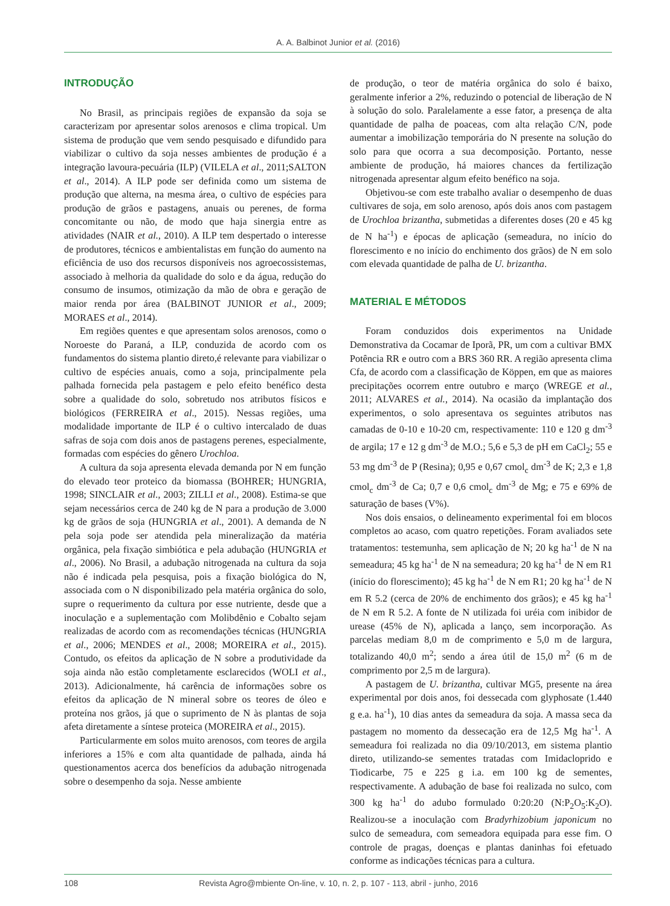A. A. Balbinot Junior et al. (2016)
INTRODUÇÃO
No Brasil, as principais regiões de expansão da soja se caracterizam por apresentar solos arenosos e clima tropical. Um sistema de produção que vem sendo pesquisado e difundido para viabilizar o cultivo da soja nesses ambientes de produção é a integração lavoura-pecuária (ILP) (VILELA et al., 2011;SALTON et al., 2014). A ILP pode ser definida como um sistema de produção que alterna, na mesma área, o cultivo de espécies para produção de grãos e pastagens, anuais ou perenes, de forma concomitante ou não, de modo que haja sinergia entre as atividades (NAIR et al., 2010). A ILP tem despertado o interesse de produtores, técnicos e ambientalistas em função do aumento na eficiência de uso dos recursos disponíveis nos agroecossistemas, associado à melhoria da qualidade do solo e da água, redução do consumo de insumos, otimização da mão de obra e geração de maior renda por área (BALBINOT JUNIOR et al., 2009; MORAES et al., 2014).
Em regiões quentes e que apresentam solos arenosos, como o Noroeste do Paraná, a ILP, conduzida de acordo com os fundamentos do sistema plantio direto,é relevante para viabilizar o cultivo de espécies anuais, como a soja, principalmente pela palhada fornecida pela pastagem e pelo efeito benéfico desta sobre a qualidade do solo, sobretudo nos atributos físicos e biológicos (FERREIRA et al., 2015). Nessas regiões, uma modalidade importante de ILP é o cultivo intercalado de duas safras de soja com dois anos de pastagens perenes, especialmente, formadas com espécies do gênero Urochloa.
A cultura da soja apresenta elevada demanda por N em função do elevado teor proteico da biomassa (BOHRER; HUNGRIA, 1998; SINCLAIR et al., 2003; ZILLI et al., 2008). Estima-se que sejam necessários cerca de 240 kg de N para a produção de 3.000 kg de grãos de soja (HUNGRIA et al., 2001). A demanda de N pela soja pode ser atendida pela mineralização da matéria orgânica, pela fixação simbiótica e pela adubação (HUNGRIA et al., 2006). No Brasil, a adubação nitrogenada na cultura da soja não é indicada pela pesquisa, pois a fixação biológica do N, associada com o N disponibilizado pela matéria orgânica do solo, supre o requerimento da cultura por esse nutriente, desde que a inoculação e a suplementação com Molibdênio e Cobalto sejam realizadas de acordo com as recomendações técnicas (HUNGRIA et al., 2006; MENDES et al., 2008; MOREIRA et al., 2015). Contudo, os efeitos da aplicação de N sobre a produtividade da soja ainda não estão completamente esclarecidos (WOLI et al., 2013). Adicionalmente, há carência de informações sobre os efeitos da aplicação de N mineral sobre os teores de óleo e proteína nos grãos, já que o suprimento de N às plantas de soja afeta diretamente a síntese proteica (MOREIRA et al., 2015).
Particularmente em solos muito arenosos, com teores de argila inferiores a 15% e com alta quantidade de palhada, ainda há questionamentos acerca dos benefícios da adubação nitrogenada sobre o desempenho da soja. Nesse ambiente
de produção, o teor de matéria orgânica do solo é baixo, geralmente inferior a 2%, reduzindo o potencial de liberação de N à solução do solo. Paralelamente a esse fator, a presença de alta quantidade de palha de poaceas, com alta relação C/N, pode aumentar a imobilização temporária do N presente na solução do solo para que ocorra a sua decomposição. Portanto, nesse ambiente de produção, há maiores chances da fertilização nitrogenada apresentar algum efeito benéfico na soja.
Objetivou-se com este trabalho avaliar o desempenho de duas cultivares de soja, em solo arenoso, após dois anos com pastagem de Urochloa brizantha, submetidas a diferentes doses (20 e 45 kg de N ha<sup>-1</sup>) e épocas de aplicação (semeadura, no início do florescimento e no início do enchimento dos grãos) de N em solo com elevada quantidade de palha de U. brizantha.
MATERIAL E MÉTODOS
Foram conduzidos dois experimentos na Unidade Demonstrativa da Cocamar de Iporã, PR, um com a cultivar BMX Potência RR e outro com a BRS 360 RR. A região apresenta clima Cfa, de acordo com a classificação de Köppen, em que as maiores precipitações ocorrem entre outubro e março (WREGE et al., 2011; ALVARES et al., 2014). Na ocasião da implantação dos experimentos, o solo apresentava os seguintes atributos nas camadas de 0-10 e 10-20 cm, respectivamente: 110 e 120 g dm<sup>-3</sup> de argila; 17 e 12 g dm<sup>-3</sup> de M.O.; 5,6 e 5,3 de pH em CaCl<sub>2</sub>; 55 e 53 mg dm<sup>-3</sup> de P (Resina); 0,95 e 0,67 cmol<sub>c</sub> dm<sup>-3</sup> de K; 2,3 e 1,8 cmol<sub>c</sub> dm<sup>-3</sup> de Ca; 0,7 e 0,6 cmol<sub>c</sub> dm<sup>-3</sup> de Mg; e 75 e 69% de saturação de bases (V%).
Nos dois ensaios, o delineamento experimental foi em blocos completos ao acaso, com quatro repetições. Foram avaliados sete tratamentos: testemunha, sem aplicação de N; 20 kg ha<sup>-1</sup> de N na semeadura; 45 kg ha<sup>-1</sup> de N na semeadura; 20 kg ha<sup>-1</sup> de N em R1 (início do florescimento); 45 kg ha<sup>-1</sup> de N em R1; 20 kg ha<sup>-1</sup> de N em R 5.2 (cerca de 20% de enchimento dos grãos); e 45 kg ha<sup>-1</sup> de N em R 5.2. A fonte de N utilizada foi uréia com inibidor de urease (45% de N), aplicada a lanço, sem incorporação. As parcelas mediam 8,0 m de comprimento e 5,0 m de largura, totalizando 40,0 m<sup>2</sup>; sendo a área útil de 15,0 m<sup>2</sup> (6 m de comprimento por 2,5 m de largura).
A pastagem de U. brizantha, cultivar MG5, presente na área experimental por dois anos, foi dessecada com glyphosate (1.440 g e.a. ha<sup>-1</sup>), 10 dias antes da semeadura da soja. A massa seca da pastagem no momento da dessecação era de 12,5 Mg ha<sup>-1</sup>. A semeadura foi realizada no dia 09/10/2013, em sistema plantio direto, utilizando-se sementes tratadas com Imidacloprido e Tiodicarbe, 75 e 225 g i.a. em 100 kg de sementes, respectivamente. A adubação de base foi realizada no sulco, com 300 kg ha<sup>-1</sup> do adubo formulado 0:20:20 (N:P<sub>2</sub>O<sub>5</sub>:K<sub>2</sub>O). Realizou-se a inoculação com Bradyrhizobium japonicum no sulco de semeadura, com semeadora equipada para esse fim. O controle de pragas, doenças e plantas daninhas foi efetuado conforme as indicações técnicas para a cultura.
108 Revista Agro@mbiente On-line, v. 10, n. 2, p. 107 - 113, abril - junho, 2016